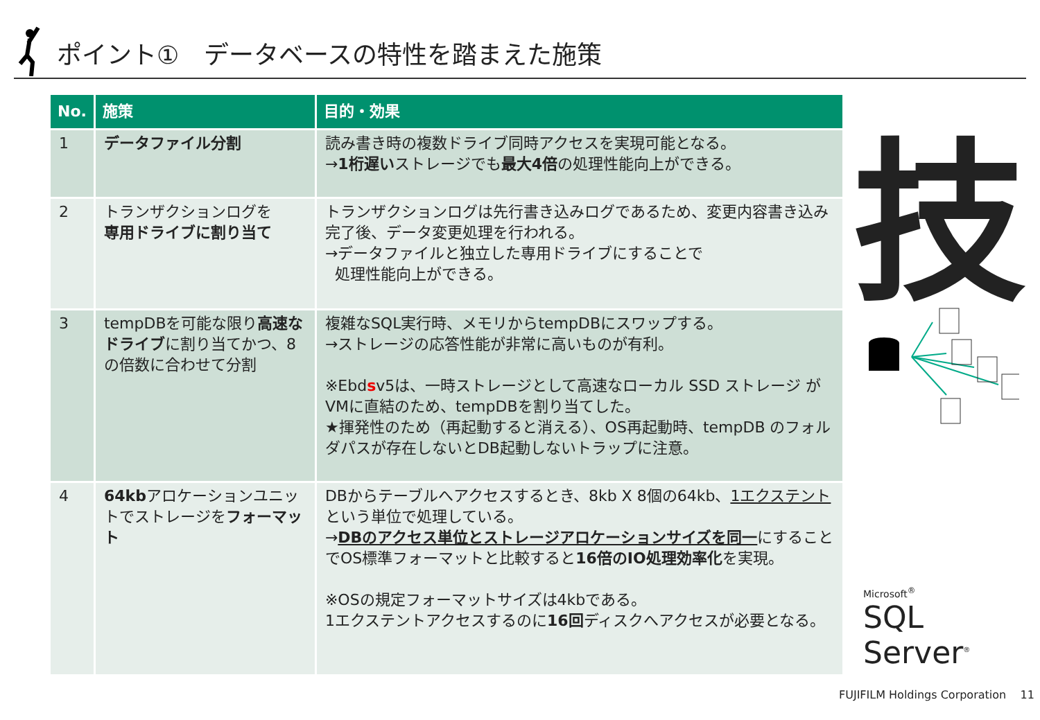ポイント①　データベースの特性を踏まえた施策
| No. | 施策 | 目的・効果 |
| --- | --- | --- |
| 1 | データファイル分割 | 読み書き時の複数ドライブ同時アクセスを実現可能となる。 → 1桁遅い ストレージでも 最大4倍 の処理性能向上ができる。 |
| 2 | トランザクションログを 専用ドライブに割り当て | トランザクションログは先行書き込みログであるため、変更内容書き込み完了後、データ変更処理を行われる。 →データファイルと独立した専用ドライブにすることで 処理性能向上ができる。 |
| 3 | tempDBを可能な限り 高速なドライブ に割り当てかつ、8の倍数に合わせて分割 | 複雑なSQL実行時、メモリからtempDBにスワップする。 →ストレージの応答性能が非常に高いものが有利。 ※Ebd s v5は、一時ストレージとして高速なローカル SSD ストレージ がVMに直結のため、tempDBを割り当てした。 ★揮発性のため（再起動すると消える）、OS再起動時、tempDB のフォルダパスが存在しないとDB起動しないトラップに注意。 |
| 4 | 64kb アロケーションユニットでストレージを フォーマット | DBからテーブルへアクセスするとき、8kb X 8個の64kb、 1エクステント という単位で処理している。 → DBのアクセス単位とストレージアロケーションサイズを同一 にすることでOS標準フォーマットと比較すると 16倍のIO処理効率化 を実現。 ※OSの規定フォーマットサイズは4kbである。 1エクステントアクセスするのに 16回 ディスクへアクセスが必要となる。 |
技
Microsoft<sup>®</sup>
SQL Server<sup>®</sup>
FUJIFILM Holdings Corporation 11